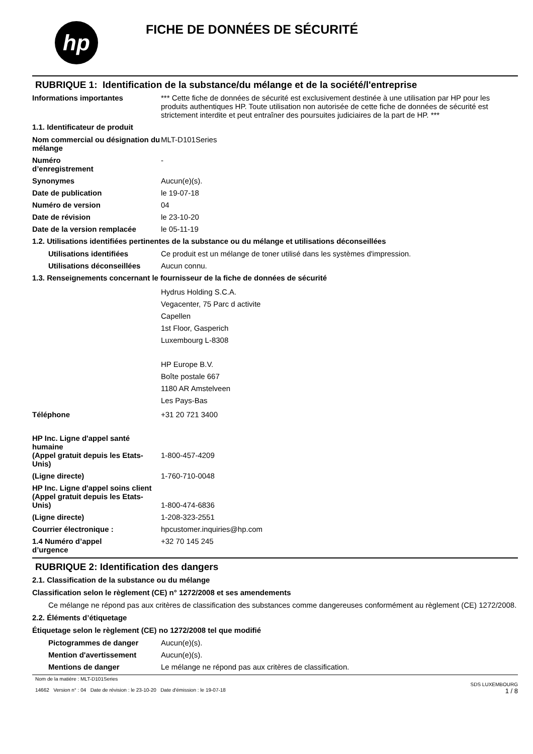hp
FICHE DE DONNÉES DE SÉCURITÉ
RUBRIQUE 1: Identification de la substance/du mélange et de la société/l'entreprise
Informations importantes *** Cette fiche de données de sécurité est exclusivement destinée à une utilisation par HP pour les produits authentiques HP. Toute utilisation non autorisée de cette fiche de données de sécurité est strictement interdite et peut entraîner des poursuites judiciaires de la part de HP. ***
1.1. Identificateur de produit
Nom commercial ou désignation du mélange
MLT-D101Series
Numéro
d’enregistrement
-
Synonymes Aucun(e)(s).
Date de publication le 19-07-18
Numéro de version 04
Date de révision le 23-10-20
Date de la version remplacée le 05-11-19
1.2. Utilisations identifiées pertinentes de la substance ou du mélange et utilisations déconseillées
Utilisations identifiées Ce produit est un mélange de toner utilisé dans les systèmes d'impression.
Utilisations déconseillées
Aucun connu.
1.3. Renseignements concernant le fournisseur de la fiche de données de sécurité
Hydrus Holding S.C.A.
Vegacenter, 75 Parc d activite
Capellen
1st Floor, Gasperich
Luxembourg L-8308
HP Europe B.V.
Boîte postale 667
1180 AR Amstelveen
Les Pays-Bas
Téléphone +31 20 721 3400
HP Inc. Ligne d'appel santé humaine
(Appel gratuit depuis les Etats-Unis)
1-800-457-4209
(Ligne directe) 1-760-710-0048
HP Inc. Ligne d'appel soins client
(Appel gratuit depuis les Etats-Unis)
1-800-474-6836
(Ligne directe) 1-208-323-2551
Courrier électronique : hpcustomer.inquiries@hp.com
1.4 Numéro d’appel
d’urgence
+32 70 145 245
RUBRIQUE 2: Identification des dangers
2.1. Classification de la substance ou du mélange
Classification selon le règlement (CE) n° 1272/2008 et ses amendements
Ce mélange ne répond pas aux critères de classification des substances comme dangereuses conformément au règlement (CE) 1272/2008.
2.2. Éléments d’étiquetage
Étiquetage selon le règlement (CE) no 1272/2008 tel que modifié
Pictogrammes de danger Aucun(e)(s).
Mention d'avertissement Aucun(e)(s).
Mentions de danger Le mélange ne répond pas aux critères de classification.
Nom de la matière : MLT-D101Series
14662 Version n° : 04 Date de révision : le 23-10-20 Date d'émission : le 19-07-18
SDS LUXEMBOURG
1 / 8